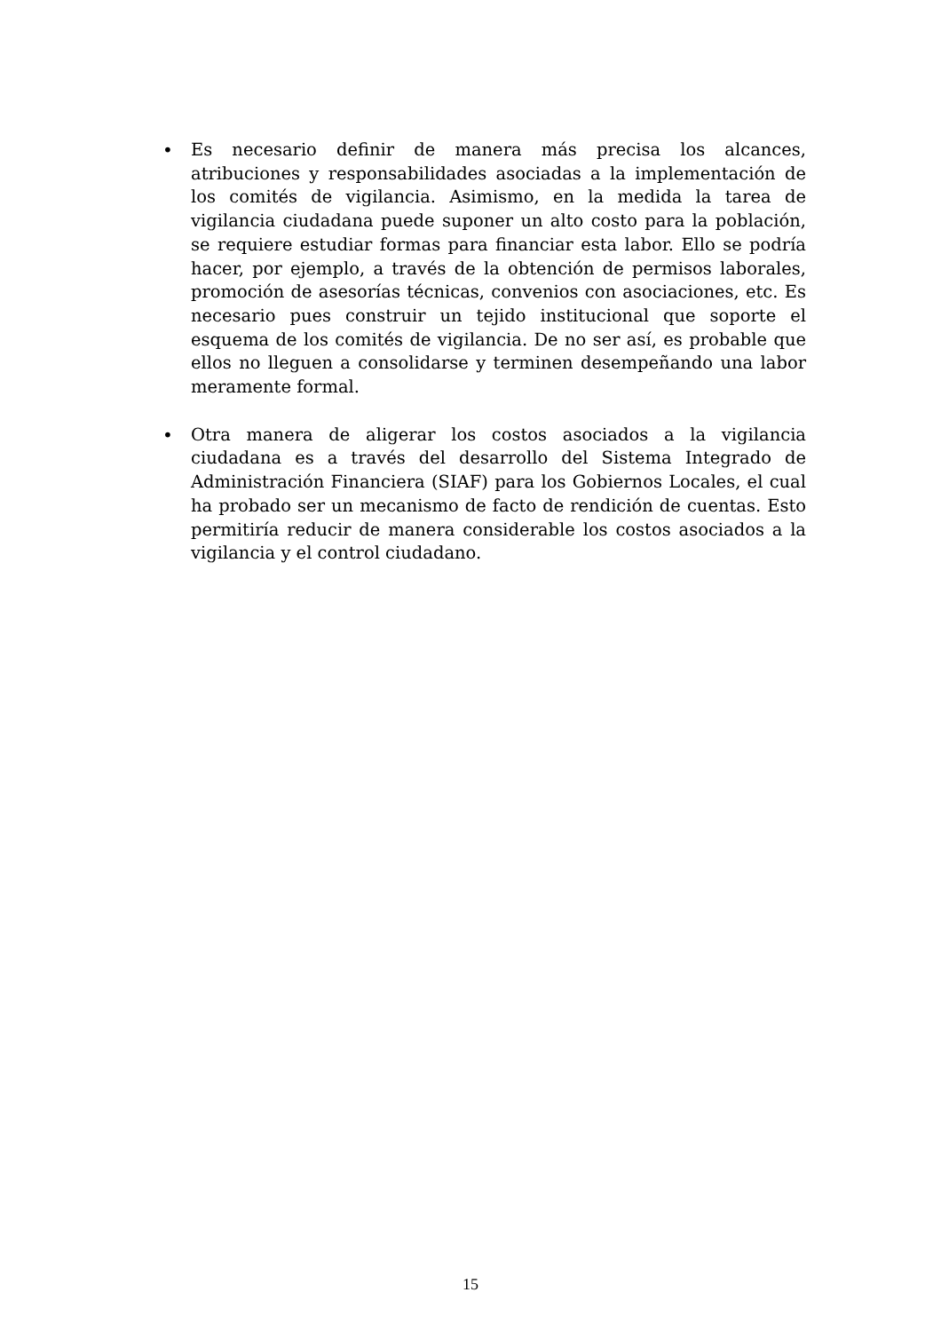• Es necesario definir de manera más precisa los alcances, atribuciones y responsabilidades asociadas a la implementación de los comités de vigilancia. Asimismo, en la medida la tarea de vigilancia ciudadana puede suponer un alto costo para la población, se requiere estudiar formas para financiar esta labor. Ello se podría hacer, por ejemplo, a través de la obtención de permisos laborales, promoción de asesorías técnicas, convenios con asociaciones, etc. Es necesario pues construir un tejido institucional que soporte el esquema de los comités de vigilancia. De no ser así, es probable que ellos no lleguen a consolidarse y terminen desempeñando una labor meramente formal.
• Otra manera de aligerar los costos asociados a la vigilancia ciudadana es a través del desarrollo del Sistema Integrado de Administración Financiera (SIAF) para los Gobiernos Locales, el cual ha probado ser un mecanismo de facto de rendición de cuentas. Esto permitiría reducir de manera considerable los costos asociados a la vigilancia y el control ciudadano.
15